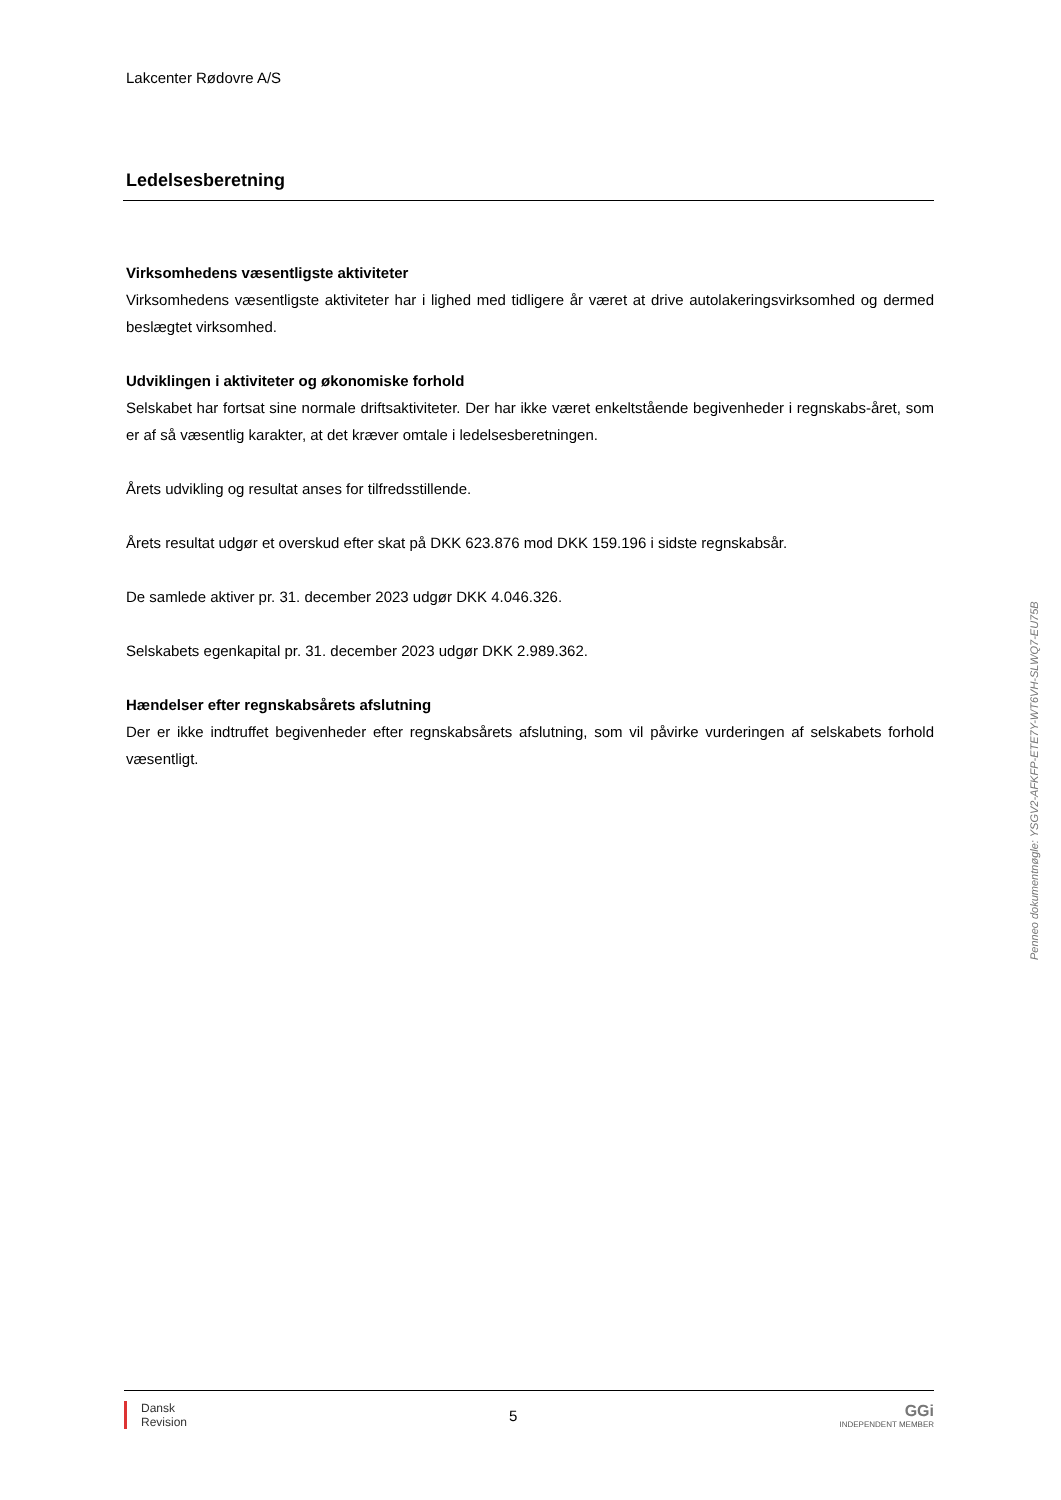Lakcenter Rødovre A/S
Ledelsesberetning
Virksomhedens væsentligste aktiviteter
Virksomhedens væsentligste aktiviteter har i lighed med tidligere år været at drive autolakeringsvirksomhed og dermed beslægtet virksomhed.
Udviklingen i aktiviteter og økonomiske forhold
Selskabet har fortsat sine normale driftsaktiviteter. Der har ikke været enkeltstående begivenheder i regnskabs-året, som er af så væsentlig karakter, at det kræver omtale i ledelsesberetningen.
Årets udvikling og resultat anses for tilfredsstillende.
Årets resultat udgør et overskud efter skat på DKK 623.876 mod DKK 159.196 i sidste regnskabsår.
De samlede aktiver pr. 31. december 2023 udgør DKK 4.046.326.
Selskabets egenkapital pr. 31. december 2023 udgør DKK 2.989.362.
Hændelser efter regnskabsårets afslutning
Der er ikke indtruffet begivenheder efter regnskabsårets afslutning, som vil påvirke vurderingen af selskabets forhold væsentligt.
Penneo dokumentnøgle: YSGV2-AFKFP-ETE7Y-WT6VH-SLWQ7-EU75B
Dansk
Revision
5
GGi
INDEPENDENT MEMBER